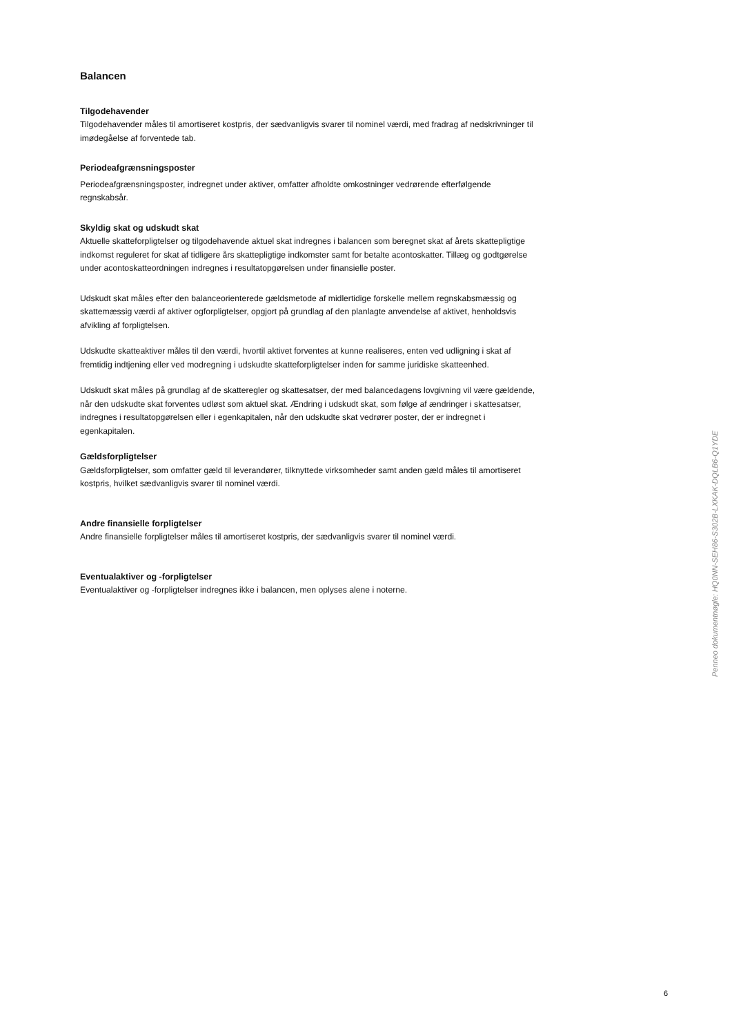Balancen
Tilgodehavender
Tilgodehavender måles til amortiseret kostpris, der sædvanligvis svarer til nominel værdi, med fradrag af nedskrivninger til imødegåelse af forventede tab.
Periodeafgrænsningsposter
Periodeafgrænsningsposter, indregnet under aktiver, omfatter afholdte omkostninger vedrørende efterfølgende regnskabsår.
Skyldig skat og udskudt skat
Aktuelle skatteforpligtelser og tilgodehavende aktuel skat indregnes i balancen som beregnet skat af årets skattepligtige indkomst reguleret for skat af tidligere års skattepligtige indkomster samt for betalte acontoskatter. Tillæg og godtgørelse under acontoskatteordningen indregnes i resultatopgørelsen under finansielle poster.
Udskudt skat måles efter den balanceorienterede gældsmetode af midlertidige forskelle mellem regnskabsmæssig og skattemæssig værdi af aktiver ogforpligtelser, opgjort på grundlag af den planlagte anvendelse af aktivet, henholdsvis afvikling af forpligtelsen.
Udskudte skatteaktiver måles til den værdi, hvortil aktivet forventes at kunne realiseres, enten ved udligning i skat af fremtidig indtjening eller ved modregning i udskudte skatteforpligtelser inden for samme juridiske skatteenhed.
Udskudt skat måles på grundlag af de skatteregler og skattesatser, der med balancedagens lovgivning vil være gældende, når den udskudte skat forventes udløst som aktuel skat. Ændring i udskudt skat, som følge af ændringer i skattesatser, indregnes i resultatopgørelsen eller i egenkapitalen, når den udskudte skat vedrører poster, der er indregnet i egenkapitalen.
Gældsforpligtelser
Gældsforpligtelser, som omfatter gæld til leverandører, tilknyttede virksomheder samt anden gæld måles til amortiseret kostpris, hvilket sædvanligvis svarer til nominel værdi.
Andre finansielle forpligtelser
Andre finansielle forpligtelser måles til amortiseret kostpris, der sædvanligvis svarer til nominel værdi.
Eventualaktiver og -forpligtelser
Eventualaktiver og -forpligtelser indregnes ikke i balancen, men oplyses alene i noterne.
Penneo dokumentnøgle: HQ0NN-SEH86-S302B-LXKAK-DQLB6-Q1YDE
6